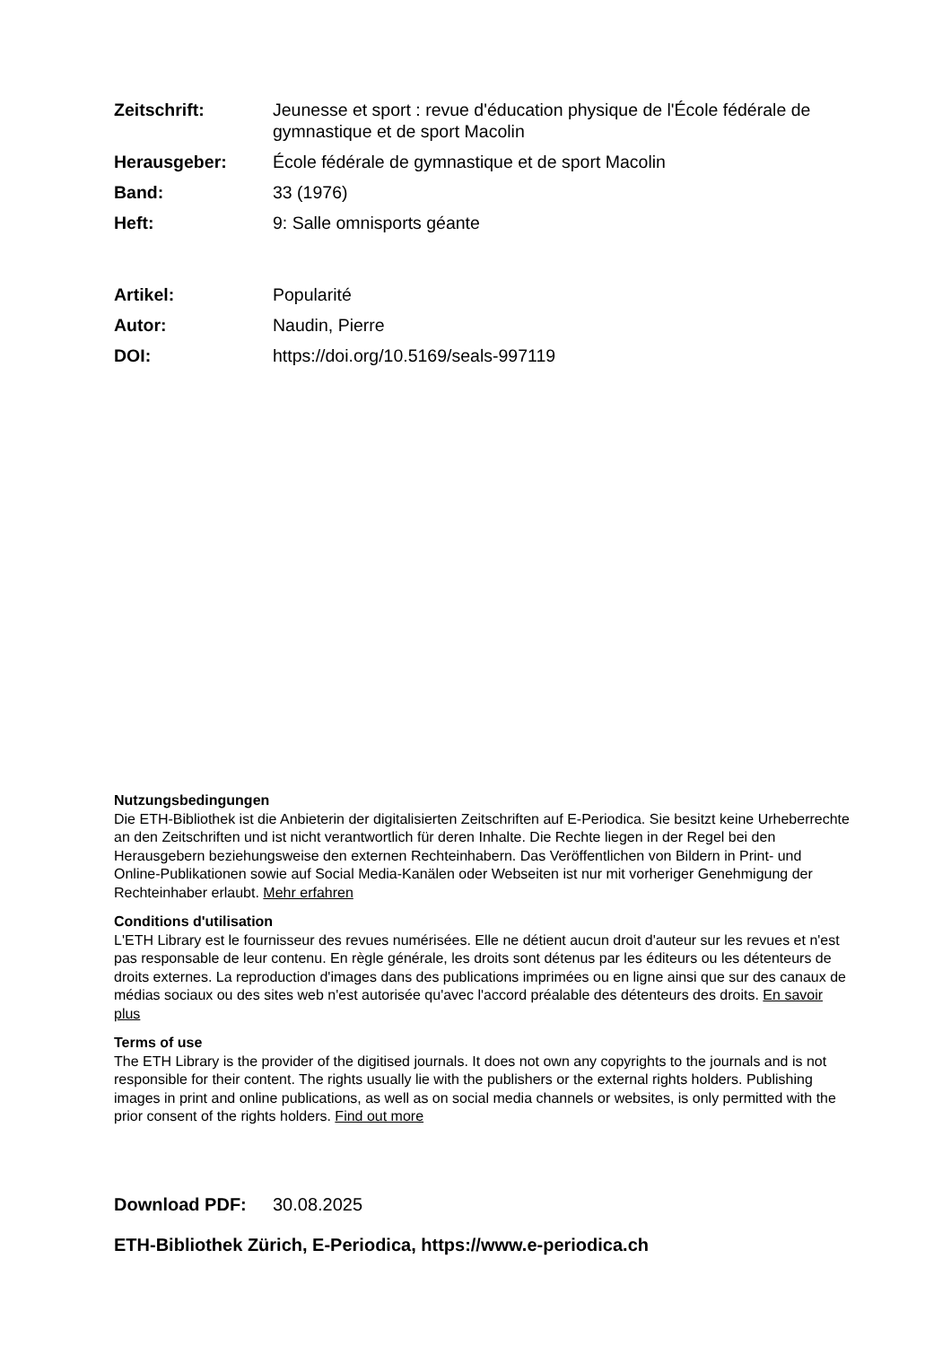Zeitschrift: Jeunesse et sport : revue d'éducation physique de l'École fédérale de gymnastique et de sport Macolin
Herausgeber: École fédérale de gymnastique et de sport Macolin
Band: 33 (1976)
Heft: 9: Salle omnisports géante
Artikel: Popularité
Autor: Naudin, Pierre
DOI: https://doi.org/10.5169/seals-997119
Nutzungsbedingungen
Die ETH-Bibliothek ist die Anbieterin der digitalisierten Zeitschriften auf E-Periodica. Sie besitzt keine Urheberrechte an den Zeitschriften und ist nicht verantwortlich für deren Inhalte. Die Rechte liegen in der Regel bei den Herausgebern beziehungsweise den externen Rechteinhabern. Das Veröffentlichen von Bildern in Print- und Online-Publikationen sowie auf Social Media-Kanälen oder Webseiten ist nur mit vorheriger Genehmigung der Rechteinhaber erlaubt. Mehr erfahren
Conditions d'utilisation
L'ETH Library est le fournisseur des revues numérisées. Elle ne détient aucun droit d'auteur sur les revues et n'est pas responsable de leur contenu. En règle générale, les droits sont détenus par les éditeurs ou les détenteurs de droits externes. La reproduction d'images dans des publications imprimées ou en ligne ainsi que sur des canaux de médias sociaux ou des sites web n'est autorisée qu'avec l'accord préalable des détenteurs des droits. En savoir plus
Terms of use
The ETH Library is the provider of the digitised journals. It does not own any copyrights to the journals and is not responsible for their content. The rights usually lie with the publishers or the external rights holders. Publishing images in print and online publications, as well as on social media channels or websites, is only permitted with the prior consent of the rights holders. Find out more
Download PDF: 30.08.2025
ETH-Bibliothek Zürich, E-Periodica, https://www.e-periodica.ch